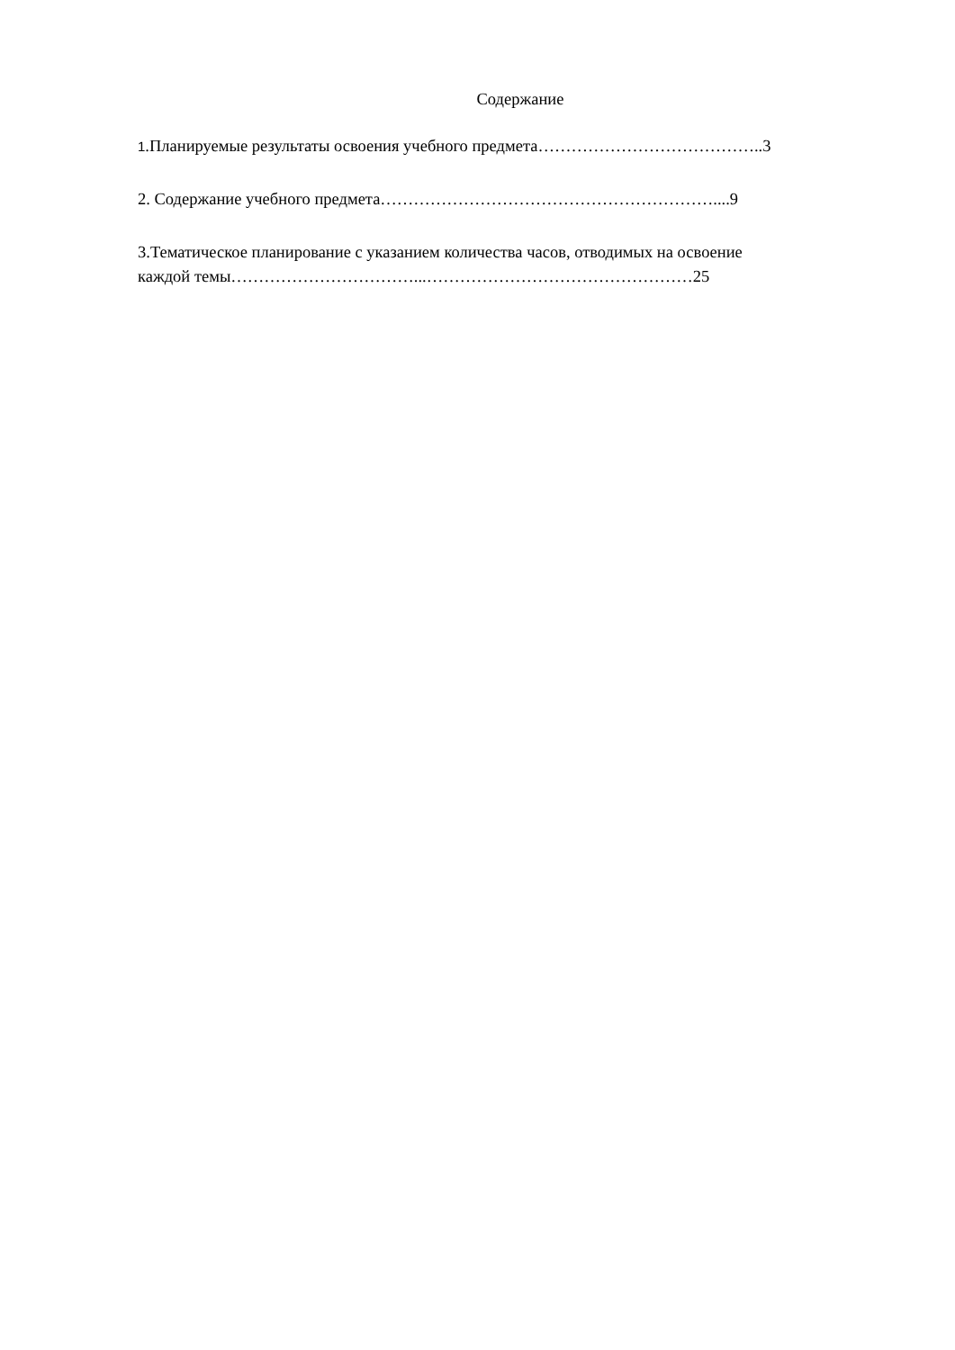Содержание
1.Планируемые результаты освоения учебного предмета…………………………………..3
2. Содержание учебного предмета……………………………………………………....9
3.Тематическое планирование с указанием количества часов, отводимых на освоение
каждой темы……………………………...…………………………………………25